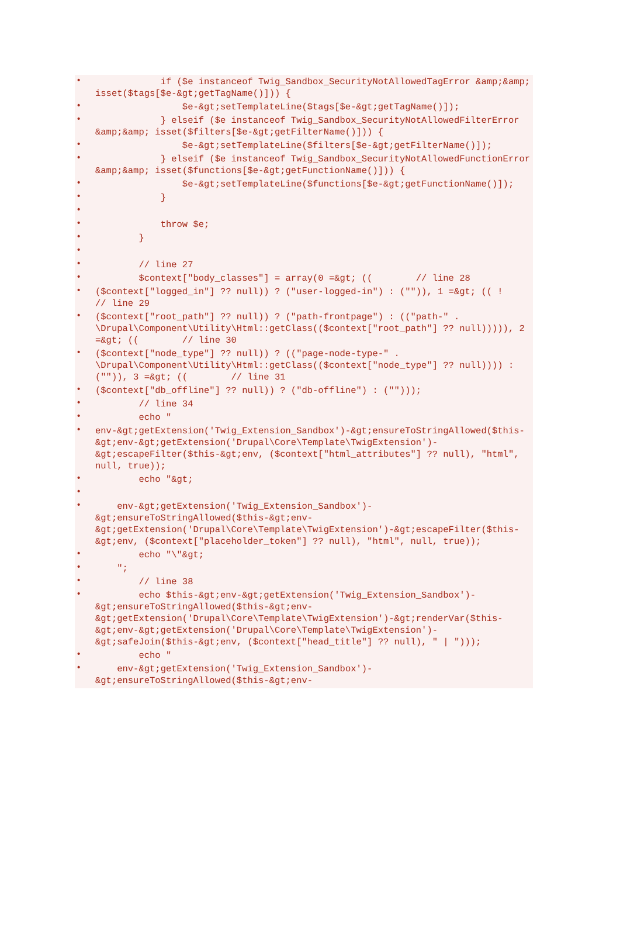• if ($e instanceof Twig_Sandbox_SecurityNotAllowedTagError &amp;&amp; isset($tags[$e-&gt;getTagName()])) {
• $e-&gt;setTemplateLine($tags[$e-&gt;getTagName()]);
• } elseif ($e instanceof Twig_Sandbox_SecurityNotAllowedFilterError &amp;&amp; isset($filters[$e-&gt;getFilterName()])) {
• $e-&gt;setTemplateLine($filters[$e-&gt;getFilterName()]);
• } elseif ($e instanceof Twig_Sandbox_SecurityNotAllowedFunctionError &amp;&amp; isset($functions[$e-&gt;getFunctionName()])) {
• $e-&gt;setTemplateLine($functions[$e-&gt;getFunctionName()]);
• }
•
• throw $e;
• }
•
• // line 27
• $context["body_classes"] = array(0 =&gt; (( // line 28
• ($context["logged_in"] ?? null)) ? ("user-logged-in") : ("")), 1 =&gt; (( ! // line 29
• ($context["root_path"] ?? null)) ? ("path-frontpage") : (("path-" . \Drupal\Component\Utility\Html::getClass(($context["root_path"] ?? null))))), 2 =&gt; (( // line 30
• ($context["node_type"] ?? null)) ? (("page-node-type-" . \Drupal\Component\Utility\Html::getClass(($context["node_type"] ?? null)))) : ("")), 3 =&gt; (( // line 31
• ($context["db_offline"] ?? null)) ? ("db-offline") : ("")));
• // line 34
• echo "
• env-&gt;getExtension('Twig_Extension_Sandbox')-&gt;ensureToStringAllowed($this-&gt;env-&gt;getExtension('Drupal\Core\Template\TwigExtension')-&gt;escapeFilter($this-&gt;env, ($context["html_attributes"] ?? null), "html", null, true));
• echo "&gt;
•
• env-&gt;getExtension('Twig_Extension_Sandbox')-&gt;ensureToStringAllowed($this-&gt;env-&gt;getExtension('Drupal\Core\Template\TwigExtension')-&gt;escapeFilter($this-&gt;env, ($context["placeholder_token"] ?? null), "html", null, true));
• echo "\"&gt;
• ";
• // line 38
• echo $this-&gt;env-&gt;getExtension('Twig_Extension_Sandbox')-&gt;ensureToStringAllowed($this-&gt;env-&gt;getExtension('Drupal\Core\Template\TwigExtension')-&gt;renderVar($this-&gt;env-&gt;getExtension('Drupal\Core\Template\TwigExtension')-&gt;safeJoin($this-&gt;env, ($context["head_title"] ?? null), " | ")));
• echo "
• env-&gt;getExtension('Twig_Extension_Sandbox')-&gt;ensureToStringAllowed($this-&gt;env-